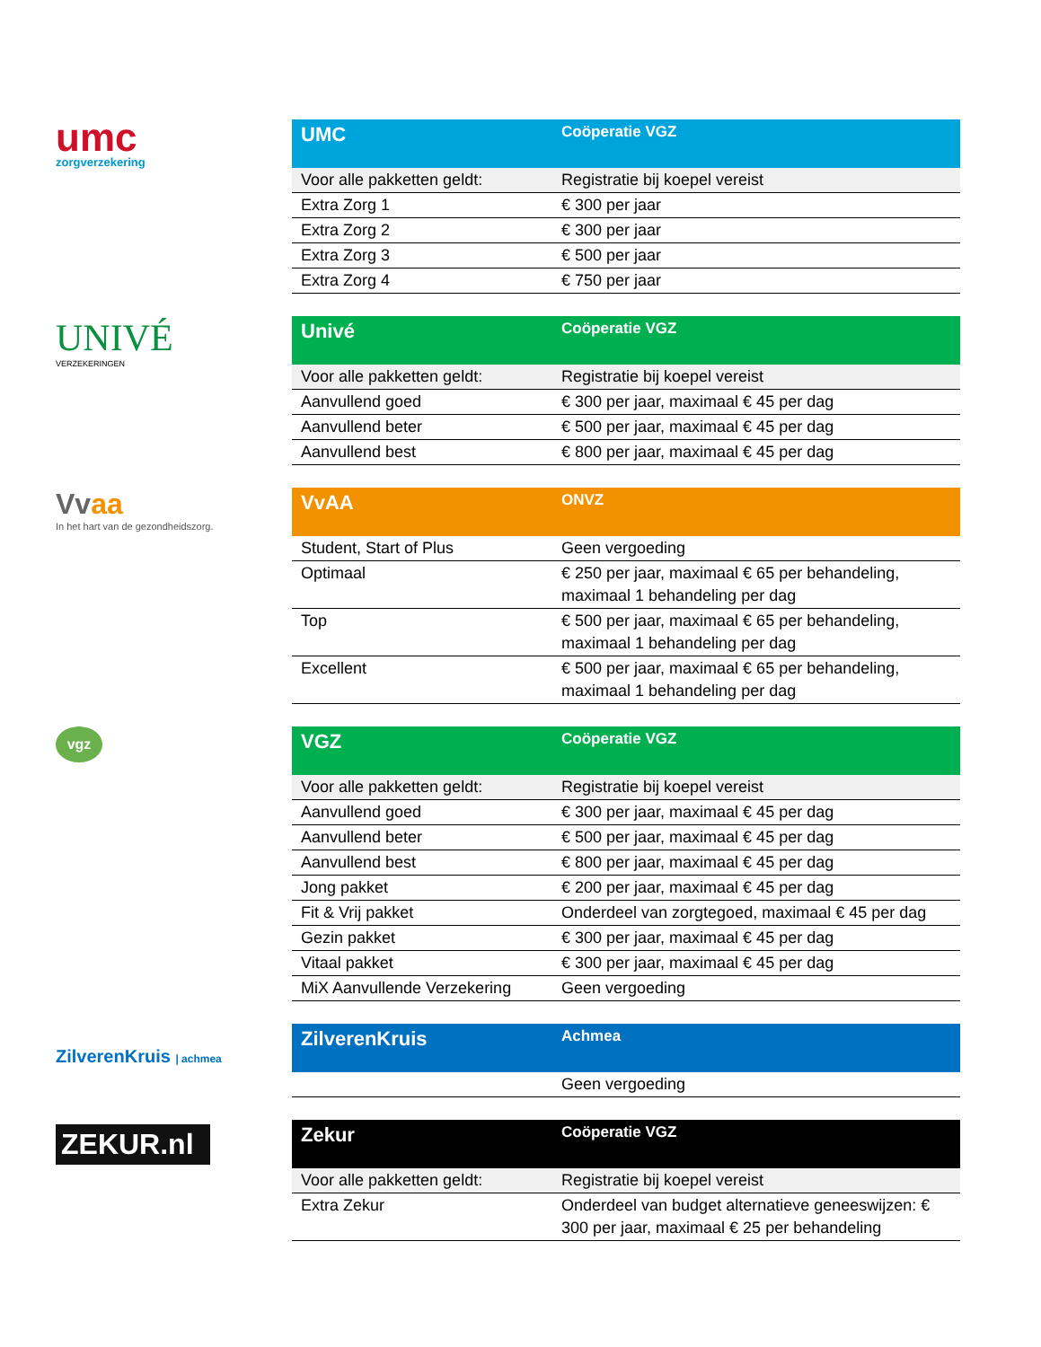umc
zorgverzekering
| UMC | Coöperatie VGZ |
| --- | --- |
| Voor alle pakketten geldt: | Registratie bij koepel vereist |
| Extra Zorg 1 | € 300 per jaar |
| Extra Zorg 2 | € 300 per jaar |
| Extra Zorg 3 | € 500 per jaar |
| Extra Zorg 4 | € 750 per jaar |
UNIVÉ
VERZEKERINGEN
| Univé | Coöperatie VGZ |
| --- | --- |
| Voor alle pakketten geldt: | Registratie bij koepel vereist |
| Aanvullend goed | € 300 per jaar, maximaal € 45 per dag |
| Aanvullend beter | € 500 per jaar, maximaal € 45 per dag |
| Aanvullend best | € 800 per jaar, maximaal € 45 per dag |
Vvaa
In het hart van de gezondheidszorg.
| VvAA | ONVZ |
| --- | --- |
| Student, Start of Plus | Geen vergoeding |
| Optimaal | € 250 per jaar, maximaal € 65 per behandeling, maximaal 1 behandeling per dag |
| Top | € 500 per jaar, maximaal € 65 per behandeling, maximaal 1 behandeling per dag |
| Excellent | € 500 per jaar, maximaal € 65 per behandeling, maximaal 1 behandeling per dag |
vgz
| VGZ | Coöperatie VGZ |
| --- | --- |
| Voor alle pakketten geldt: | Registratie bij koepel vereist |
| Aanvullend goed | € 300 per jaar, maximaal € 45 per dag |
| Aanvullend beter | € 500 per jaar, maximaal € 45 per dag |
| Aanvullend best | € 800 per jaar, maximaal € 45 per dag |
| Jong pakket | € 200 per jaar, maximaal € 45 per dag |
| Fit & Vrij pakket | Onderdeel van zorgtegoed, maximaal € 45 per dag |
| Gezin pakket | € 300 per jaar, maximaal € 45 per dag |
| Vitaal pakket | € 300 per jaar, maximaal € 45 per dag |
| MiX Aanvullende Verzekering | Geen vergoeding |
ZilverenKruis | achmea
| ZilverenKruis | Achmea |
| --- | --- |
| | Geen vergoeding |
ZEKUR.nl
| Zekur | Coöperatie VGZ |
| --- | --- |
| Voor alle pakketten geldt: | Registratie bij koepel vereist |
| Extra Zekur | Onderdeel van budget alternatieve geneeswijzen: € 300 per jaar, maximaal € 25 per behandeling |